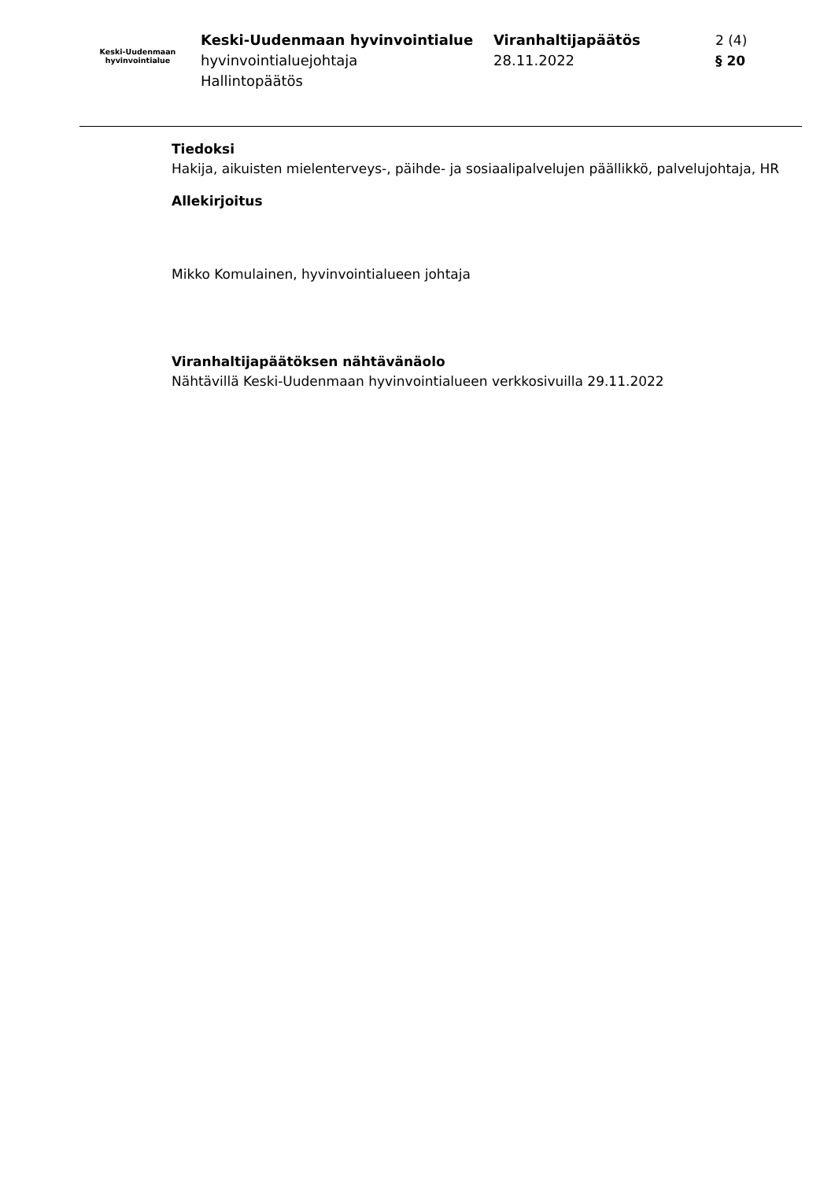Keski-Uudenmaan
hyvinvointialue
Keski-Uudenmaan hyvinvointialue
hyvinvointialuejohtaja
Hallintopäätös
Viranhaltijapäätös
28.11.2022
2 (4)
§ 20
Tiedoksi
Hakija, aikuisten mielenterveys-, päihde- ja sosiaalipalvelujen päällikkö, palvelujohtaja, HR
Allekirjoitus
Mikko Komulainen, hyvinvointialueen johtaja
Viranhaltijapäätöksen nähtävänäolo
Nähtävillä Keski-Uudenmaan hyvinvointialueen verkkosivuilla 29.11.2022